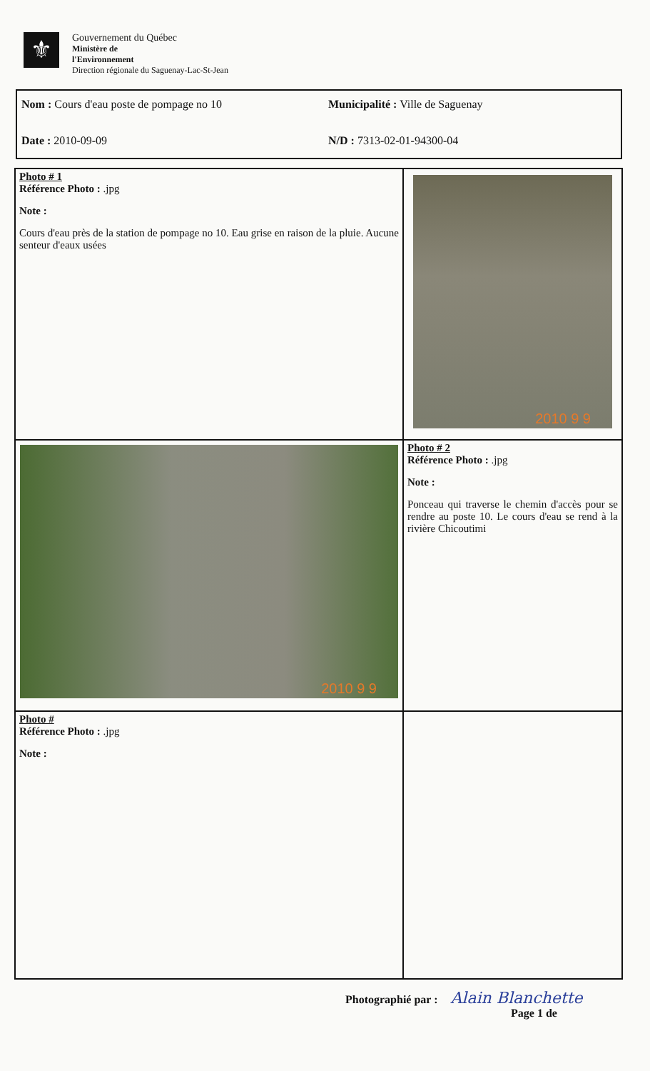⚜
Gouvernement du Québec
Ministère de
l'Environnement
Direction régionale du Saguenay-Lac-St-Jean
Nom : Cours d'eau poste de pompage no 10
Municipalité : Ville de Saguenay
Date : 2010-09-09
N/D : 7313-02-01-94300-04
| Photo # 1 Référence Photo : .jpg Note : Cours d'eau près de la station de pompage no 10. Eau grise en raison de la pluie. Aucune senteur d'eaux usées | 2010 9 9 |
| 2010 9 9 | Photo # 2 Référence Photo : .jpg Note : Ponceau qui traverse le chemin d'accès pour se rendre au poste 10. Le cours d'eau se rend à la rivière Chicoutimi |
| Photo # Référence Photo : .jpg Note : | |
Photographié par : Alain Blanchette
Page 1 de